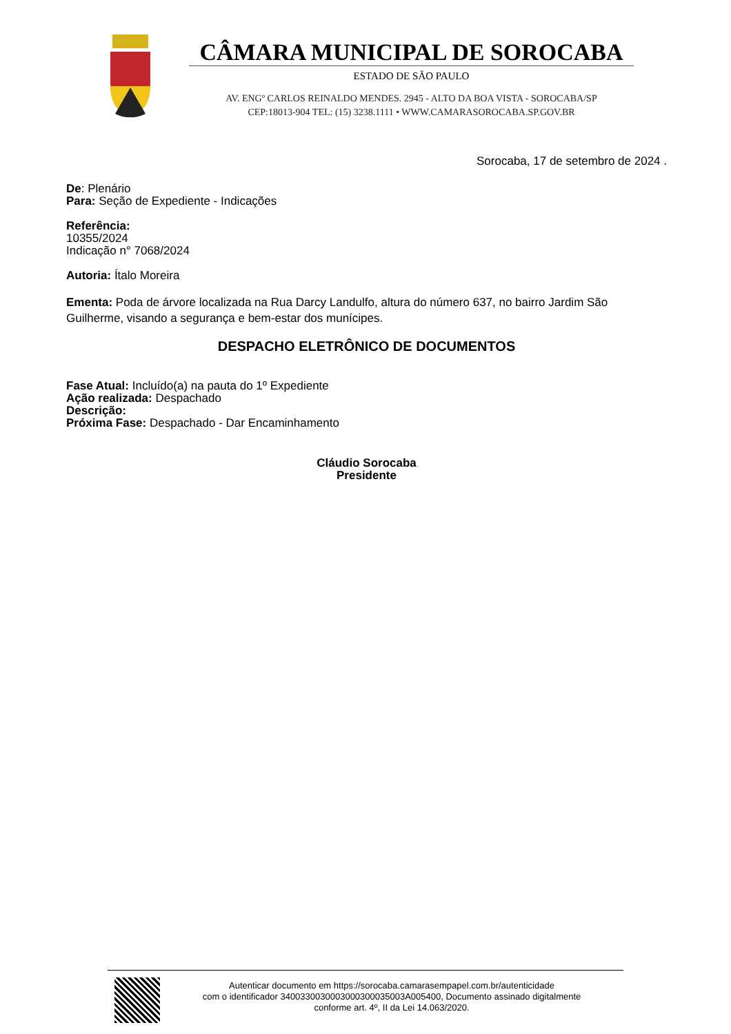CÂMARA MUNICIPAL DE SOROCABA
ESTADO DE SÃO PAULO
AV. ENGº CARLOS REINALDO MENDES. 2945 - ALTO DA BOA VISTA - SOROCABA/SP
CEP:18013-904 TEL: (15) 3238.1111 • WWW.CAMARASOROCABA.SP.GOV.BR
Sorocaba, 17 de setembro de 2024 .
De: Plenário
Para: Seção de Expediente - Indicações
Referência:
10355/2024
Indicação n° 7068/2024
Autoria: Ítalo Moreira
Ementa: Poda de árvore localizada na Rua Darcy Landulfo, altura do número 637, no bairro Jardim São Guilherme, visando a segurança e bem-estar dos munícipes.
DESPACHO ELETRÔNICO DE DOCUMENTOS
Fase Atual: Incluído(a) na pauta do 1º Expediente
Ação realizada: Despachado
Descrição:
Próxima Fase: Despachado - Dar Encaminhamento
Cláudio Sorocaba
Presidente
Autenticar documento em https://sorocaba.camarasempapel.com.br/autenticidade
com o identificador 340033003000300030003500​3A005400, Documento assinado digitalmente
conforme art. 4º, II da Lei 14.063/2020.